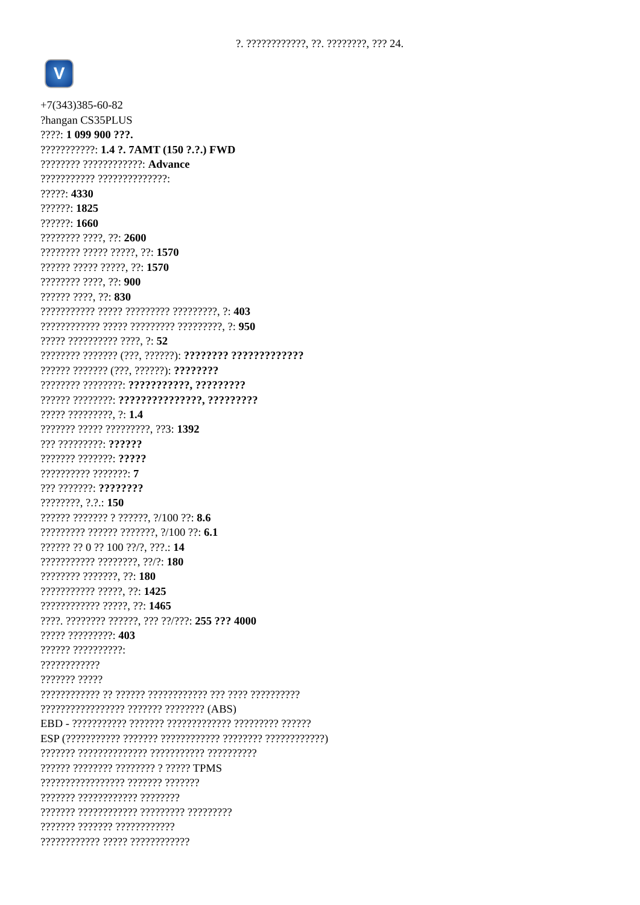?. ????????????, ??. ????????, ??? 24.
V
+7(343)385-60-82
?hangan CS35PLUS
????: 1 099 900 ???.
???????????: 1.4 ?. 7AMT (150 ?.?.) FWD
???????? ????????????: Advance
??????????? ??????????????:
?????: 4330
??????: 1825
??????: 1660
???????? ????, ??: 2600
???????? ????? ?????, ??: 1570
?????? ????? ?????, ??: 1570
???????? ????, ??: 900
?????? ????, ??: 830
??????????? ????? ????????? ?????????, ?: 403
???????????? ????? ????????? ?????????, ?: 950
????? ?????????? ????, ?: 52
???????? ??????? (???, ??????): ???????? ?????????????
?????? ??????? (???, ??????): ????????
???????? ????????: ???????????, ?????????
?????? ????????: ???????????????, ?????????
????? ?????????, ?: 1.4
??????? ????? ?????????, ??3: 1392
??? ?????????: ??????
??????? ???????: ?????
?????????? ???????: 7
??? ???????: ????????
????????, ?.?.: 150
?????? ??????? ? ??????, ?/100 ??: 8.6
????????? ?????? ???????, ?/100 ??: 6.1
?????? ?? 0 ?? 100 ??/?, ???.: 14
??????????? ????????, ??/?: 180
???????? ???????, ??: 180
??????????? ?????, ??: 1425
???????????? ?????, ??: 1465
????. ???????? ??????, ??? ??/???: 255 ??? 4000
????? ?????????: 403
?????? ??????????:
????????????
??????? ?????
???????????? ?? ?????? ???????????? ??? ???? ??????????
????????????????? ??????? ???????? (ABS)
EBD - ??????????? ??????? ????????????? ????????? ??????
ESP (??????????? ??????? ???????????? ???????? ????????????)
??????? ?????????????? ??????????? ??????????
?????? ???????? ???????? ? ????? TPMS
????????????????? ??????? ???????
??????? ???????????? ????????
??????? ???????????? ????????? ?????????
??????? ??????? ????????????
???????????? ????? ????????????